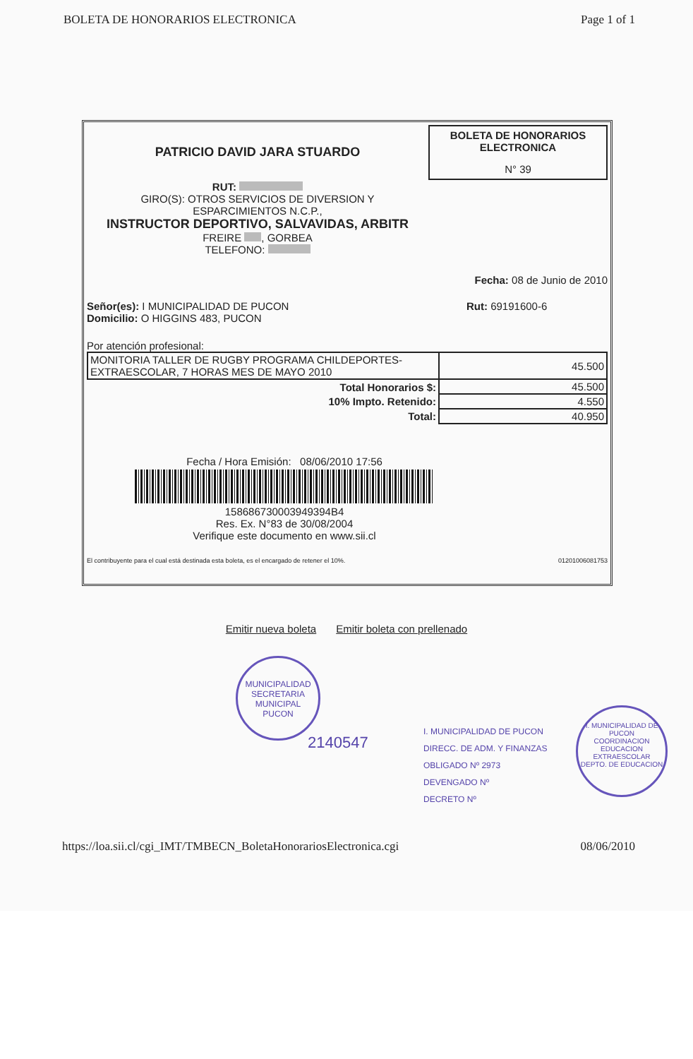BOLETA DE HONORARIOS ELECTRONICA Page 1 of 1
PATRICIO DAVID JARA STUARDO
RUT:
GIRO(S): OTROS SERVICIOS DE DIVERSION Y
ESPARCIMIENTOS N.C.P.,
INSTRUCTOR DEPORTIVO, SALVAVIDAS, ARBITR
FREIRE , GORBEA
TELEFONO:
BOLETA DE HONORARIOS
ELECTRONICA
N° 39
Fecha: 08 de Junio de 2010
Señor(es): I MUNICIPALIDAD DE PUCON
Domicilio: O HIGGINS 483, PUCON
Rut: 69191600-6
Por atención profesional:
| MONITORIA TALLER DE RUGBY PROGRAMA CHILDEPORTES- EXTRAESCOLAR, 7 HORAS MES DE MAYO 2010 | 45.500 |
| Total Honorarios $: | 45.500 |
| 10% Impto. Retenido: | 4.550 |
| Total: | 40.950 |
Fecha / Hora Emisión: 08/06/2010 17:56
158686730003949394B4
Res. Ex. N°83 de 30/08/2004
Verifique este documento en www.sii.cl
El contribuyente para el cual está destinada esta boleta, es el encargado de retener el 10%. 01201006081753
Emitir nueva boleta Emitir boleta con prellenado
MUNICIPALIDAD
SECRETARIA
MUNICIPAL
PUCON
2140547
I. MUNICIPALIDAD DE PUCON
DIRECC. DE ADM. Y FINANZAS
OBLIGADO Nº 2973
DEVENGADO Nº
DECRETO Nº
I. MUNICIPALIDAD DE PUCON
COORDINACION
EDUCACION
EXTRAESCOLAR
DEPTO. DE EDUCACION
https://loa.sii.cl/cgi_IMT/TMBECN_BoletaHonorariosElectronica.cgi 08/06/2010